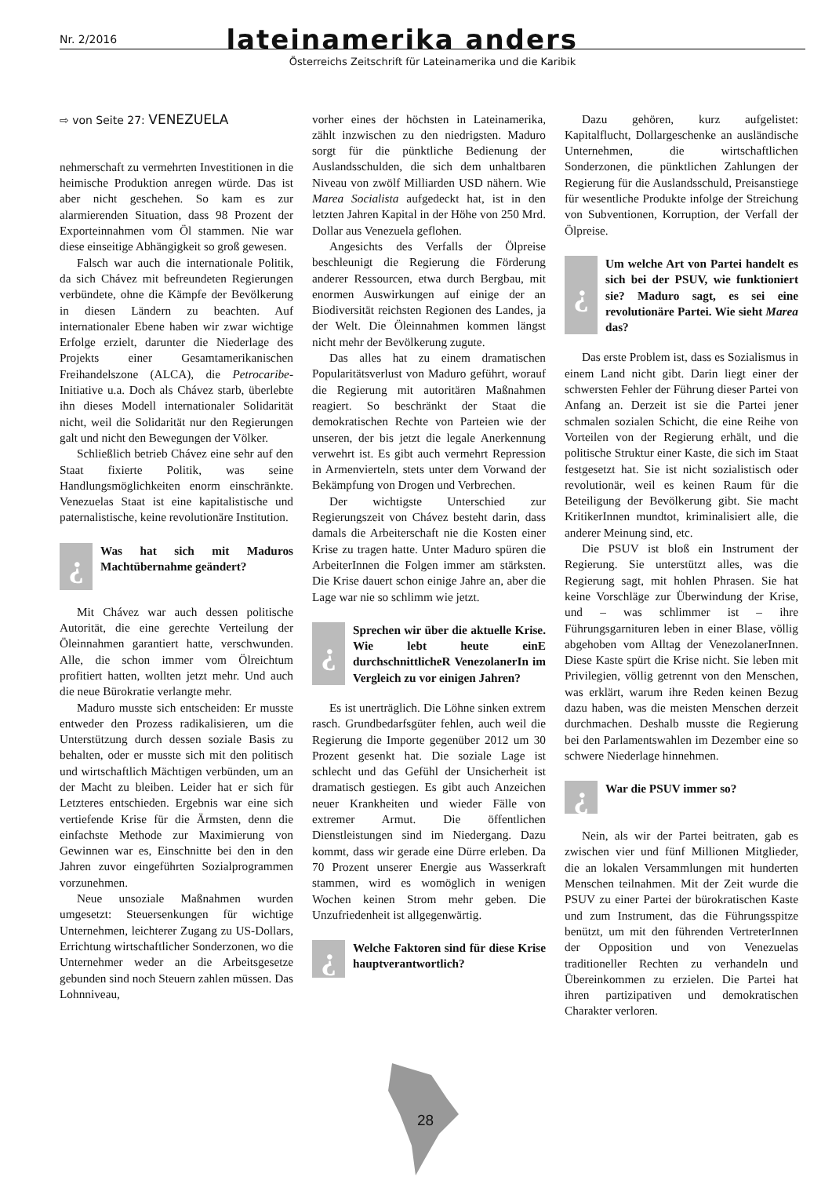Nr. 2/2016 lateinamerika anders
Österreichs Zeitschrift für Lateinamerika und die Karibik
⇨ von Seite 27: VENEZUELA
nehmerschaft zu vermehrten Investitionen in die heimische Produktion anregen würde. Das ist aber nicht geschehen. So kam es zur alarmierenden Situation, dass 98 Prozent der Exporteinnahmen vom Öl stammen. Nie war diese einseitige Abhängigkeit so groß gewesen.
Falsch war auch die internationale Politik, da sich Chávez mit befreundeten Regierungen verbündete, ohne die Kämpfe der Bevölkerung in diesen Ländern zu beachten. Auf internationaler Ebene haben wir zwar wichtige Erfolge erzielt, darunter die Niederlage des Projekts einer Gesamtamerikanischen Freihandelszone (ALCA), die Petrocaribe-Initiative u.a. Doch als Chávez starb, überlebte ihn dieses Modell internationaler Solidarität nicht, weil die Solidarität nur den Regierungen galt und nicht den Bewegungen der Völker.
Schließlich betrieb Chávez eine sehr auf den Staat fixierte Politik, was seine Handlungsmöglichkeiten enorm einschränkte. Venezuelas Staat ist eine kapitalistische und paternalistische, keine revolutionäre Institution.
¿
Was hat sich mit Maduros Machtübernahme geändert?
Mit Chávez war auch dessen politische Autorität, die eine gerechte Verteilung der Öleinnahmen garantiert hatte, verschwunden. Alle, die schon immer vom Ölreichtum profitiert hatten, wollten jetzt mehr. Und auch die neue Bürokratie verlangte mehr.
Maduro musste sich entscheiden: Er musste entweder den Prozess radikalisieren, um die Unterstützung durch dessen soziale Basis zu behalten, oder er musste sich mit den politisch und wirtschaftlich Mächtigen verbünden, um an der Macht zu bleiben. Leider hat er sich für Letzteres entschieden. Ergebnis war eine sich vertiefende Krise für die Ärmsten, denn die einfachste Methode zur Maximierung von Gewinnen war es, Einschnitte bei den in den Jahren zuvor eingeführten Sozialprogrammen vorzunehmen.
Neue unsoziale Maßnahmen wurden umgesetzt: Steuersenkungen für wichtige Unternehmen, leichterer Zugang zu US-Dollars, Errichtung wirtschaftlicher Sonderzonen, wo die Unternehmer weder an die Arbeitsgesetze gebunden sind noch Steuern zahlen müssen. Das Lohnniveau,
vorher eines der höchsten in Lateinamerika, zählt inzwischen zu den niedrigsten. Maduro sorgt für die pünktliche Bedienung der Auslandsschulden, die sich dem unhaltbaren Niveau von zwölf Milliarden USD nähern. Wie Marea Socialista aufgedeckt hat, ist in den letzten Jahren Kapital in der Höhe von 250 Mrd. Dollar aus Venezuela geflohen.
Angesichts des Verfalls der Ölpreise beschleunigt die Regierung die Förderung anderer Ressourcen, etwa durch Bergbau, mit enormen Auswirkungen auf einige der an Biodiversität reichsten Regionen des Landes, ja der Welt. Die Öleinnahmen kommen längst nicht mehr der Bevölkerung zugute.
Das alles hat zu einem dramatischen Popularitätsverlust von Maduro geführt, worauf die Regierung mit autoritären Maßnahmen reagiert. So beschränkt der Staat die demokratischen Rechte von Parteien wie der unseren, der bis jetzt die legale Anerkennung verwehrt ist. Es gibt auch vermehrt Repression in Armenvierteln, stets unter dem Vorwand der Bekämpfung von Drogen und Verbrechen.
Der wichtigste Unterschied zur Regierungszeit von Chávez besteht darin, dass damals die Arbeiterschaft nie die Kosten einer Krise zu tragen hatte. Unter Maduro spüren die ArbeiterInnen die Folgen immer am stärksten. Die Krise dauert schon einige Jahre an, aber die Lage war nie so schlimm wie jetzt.
¿
Sprechen wir über die aktuelle Krise. Wie lebt heute einE durchschnittlicheR VenezolanerIn im Vergleich zu vor einigen Jahren?
Es ist unerträglich. Die Löhne sinken extrem rasch. Grundbedarfsgüter fehlen, auch weil die Regierung die Importe gegenüber 2012 um 30 Prozent gesenkt hat. Die soziale Lage ist schlecht und das Gefühl der Unsicherheit ist dramatisch gestiegen. Es gibt auch Anzeichen neuer Krankheiten und wieder Fälle von extremer Armut. Die öffentlichen Dienstleistungen sind im Niedergang. Dazu kommt, dass wir gerade eine Dürre erleben. Da 70 Prozent unserer Energie aus Wasserkraft stammen, wird es womöglich in wenigen Wochen keinen Strom mehr geben. Die Unzufriedenheit ist allgegenwärtig.
¿
Welche Faktoren sind für diese Krise hauptverantwortlich?
Dazu gehören, kurz aufgelistet: Kapitalflucht, Dollargeschenke an ausländische Unternehmen, die wirtschaftlichen Sonderzonen, die pünktlichen Zahlungen der Regierung für die Auslandsschuld, Preisanstiege für wesentliche Produkte infolge der Streichung von Subventionen, Korruption, der Verfall der Ölpreise.
¿
Um welche Art von Partei handelt es sich bei der PSUV, wie funktioniert sie? Maduro sagt, es sei eine revolutionäre Partei. Wie sieht Marea das?
Das erste Problem ist, dass es Sozialismus in einem Land nicht gibt. Darin liegt einer der schwersten Fehler der Führung dieser Partei von Anfang an. Derzeit ist sie die Partei jener schmalen sozialen Schicht, die eine Reihe von Vorteilen von der Regierung erhält, und die politische Struktur einer Kaste, die sich im Staat festgesetzt hat. Sie ist nicht sozialistisch oder revolutionär, weil es keinen Raum für die Beteiligung der Bevölkerung gibt. Sie macht KritikerInnen mundtot, kriminalisiert alle, die anderer Meinung sind, etc.
Die PSUV ist bloß ein Instrument der Regierung. Sie unterstützt alles, was die Regierung sagt, mit hohlen Phrasen. Sie hat keine Vorschläge zur Überwindung der Krise, und – was schlimmer ist – ihre Führungsgarnituren leben in einer Blase, völlig abgehoben vom Alltag der VenezolanerInnen. Diese Kaste spürt die Krise nicht. Sie leben mit Privilegien, völlig getrennt von den Menschen, was erklärt, warum ihre Reden keinen Bezug dazu haben, was die meisten Menschen derzeit durchmachen. Deshalb musste die Regierung bei den Parlamentswahlen im Dezember eine so schwere Niederlage hinnehmen.
¿
War die PSUV immer so?
Nein, als wir der Partei beitraten, gab es zwischen vier und fünf Millionen Mitglieder, die an lokalen Versammlungen mit hunderten Menschen teilnahmen. Mit der Zeit wurde die PSUV zu einer Partei der bürokratischen Kaste und zum Instrument, das die Führungsspitze benützt, um mit den führenden VertreterInnen der Opposition und von Venezuelas traditioneller Rechten zu verhandeln und Übereinkommen zu erzielen. Die Partei hat ihren partizipativen und demokratischen Charakter verloren.
28